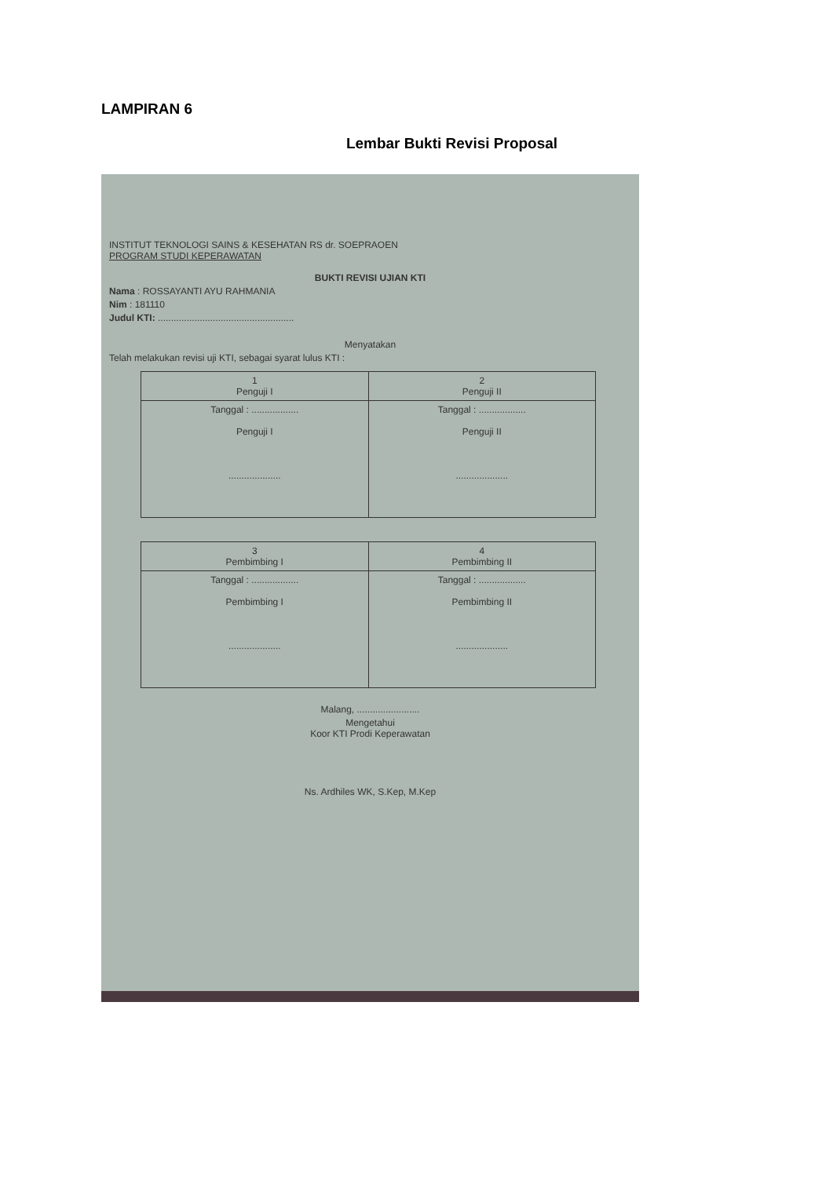LAMPIRAN 6
Lembar Bukti Revisi Proposal
INSTITUT TEKNOLOGI SAINS & KESEHATAN RS dr. SOEPRAOEN
PROGRAM STUDI KEPERAWATAN
BUKTI REVISI UJIAN KTI
Nama : ROSSAYANTI AYU RAHMANIA
Nim : 181110
Judul KTI: ....................................................
Menyatakan
Telah melakukan revisi uji KTI, sebagai syarat lulus KTI :
| 1 Penguji I | 2 Penguji II |
| Tanggal : .................. Penguji I .................... | Tanggal : .................. Penguji II .................... |
| 3 Pembimbing I | 4 Pembimbing II |
| Tanggal : .................. Pembimbing I .................... | Tanggal : .................. Pembimbing II .................... |
Malang, ........................
Mengetahui
Koor KTI Prodi Keperawatan
Ns. Ardhiles WK, S.Kep, M.Kep